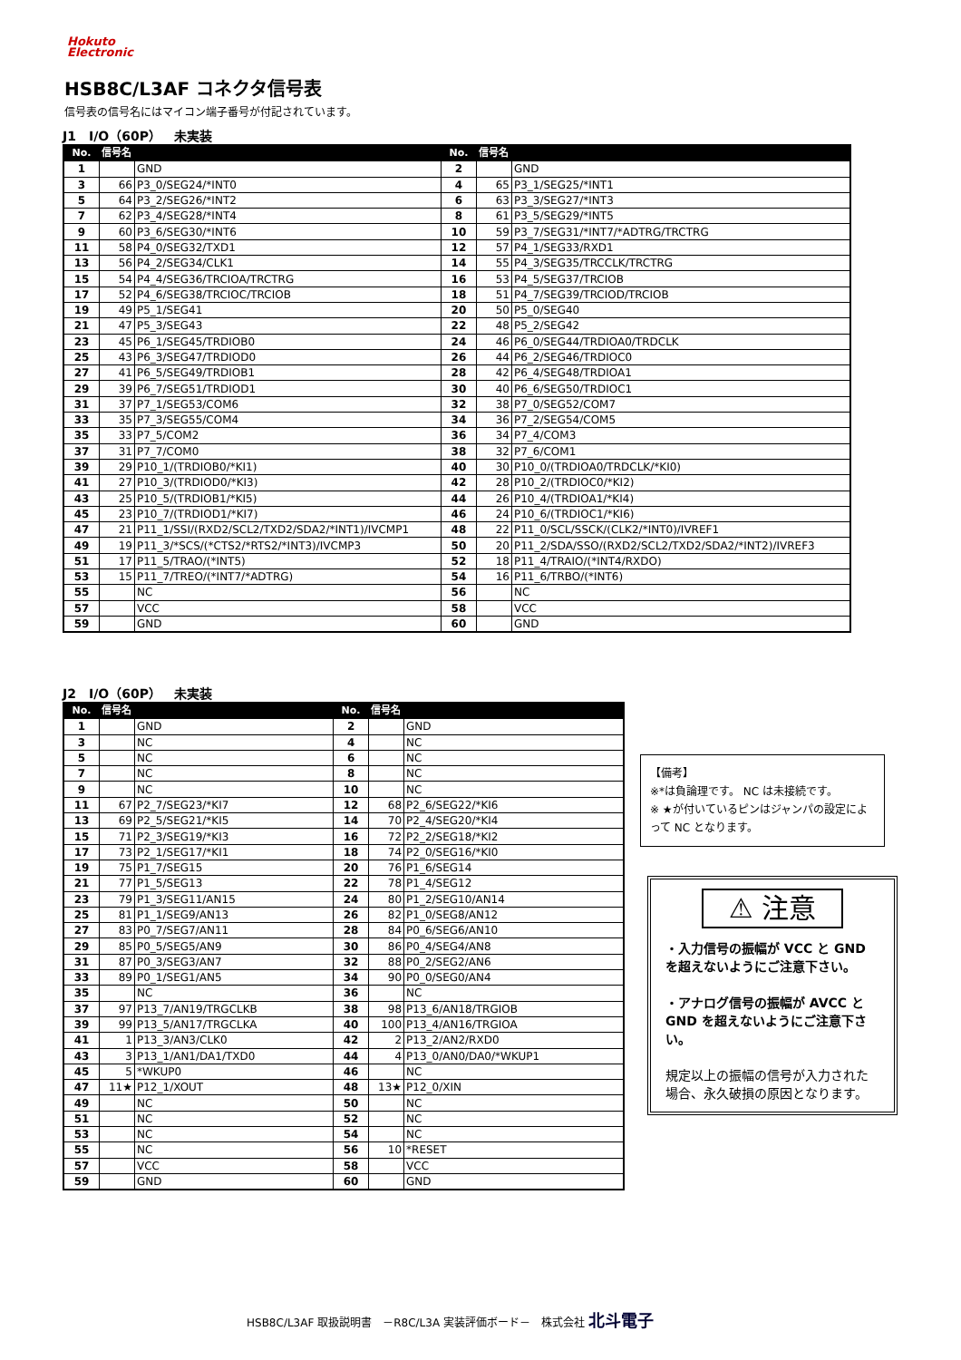Hokuto
Electronic
HSB8C/L3AF コネクタ信号表
信号表の信号名にはマイコン端子番号が付記されています。
J1　I/O（60P）　未実装
| No. | 信号名 | | No. | 信号名 | |
| --- | --- | --- | --- | --- | --- |
| 1 | | GND | 2 | | GND |
| 3 | 66 | P3_0/SEG24/*INT0 | 4 | 65 | P3_1/SEG25/*INT1 |
| 5 | 64 | P3_2/SEG26/*INT2 | 6 | 63 | P3_3/SEG27/*INT3 |
| 7 | 62 | P3_4/SEG28/*INT4 | 8 | 61 | P3_5/SEG29/*INT5 |
| 9 | 60 | P3_6/SEG30/*INT6 | 10 | 59 | P3_7/SEG31/*INT7/*ADTRG/TRCTRG |
| 11 | 58 | P4_0/SEG32/TXD1 | 12 | 57 | P4_1/SEG33/RXD1 |
| 13 | 56 | P4_2/SEG34/CLK1 | 14 | 55 | P4_3/SEG35/TRCCLK/TRCTRG |
| 15 | 54 | P4_4/SEG36/TRCIOA/TRCTRG | 16 | 53 | P4_5/SEG37/TRCIOB |
| 17 | 52 | P4_6/SEG38/TRCIOC/TRCIOB | 18 | 51 | P4_7/SEG39/TRCIOD/TRCIOB |
| 19 | 49 | P5_1/SEG41 | 20 | 50 | P5_0/SEG40 |
| 21 | 47 | P5_3/SEG43 | 22 | 48 | P5_2/SEG42 |
| 23 | 45 | P6_1/SEG45/TRDIOB0 | 24 | 46 | P6_0/SEG44/TRDIOA0/TRDCLK |
| 25 | 43 | P6_3/SEG47/TRDIOD0 | 26 | 44 | P6_2/SEG46/TRDIOC0 |
| 27 | 41 | P6_5/SEG49/TRDIOB1 | 28 | 42 | P6_4/SEG48/TRDIOA1 |
| 29 | 39 | P6_7/SEG51/TRDIOD1 | 30 | 40 | P6_6/SEG50/TRDIOC1 |
| 31 | 37 | P7_1/SEG53/COM6 | 32 | 38 | P7_0/SEG52/COM7 |
| 33 | 35 | P7_3/SEG55/COM4 | 34 | 36 | P7_2/SEG54/COM5 |
| 35 | 33 | P7_5/COM2 | 36 | 34 | P7_4/COM3 |
| 37 | 31 | P7_7/COM0 | 38 | 32 | P7_6/COM1 |
| 39 | 29 | P10_1/(TRDIOB0/*KI1) | 40 | 30 | P10_0/(TRDIOA0/TRDCLK/*KI0) |
| 41 | 27 | P10_3/(TRDIOD0/*KI3) | 42 | 28 | P10_2/(TRDIOC0/*KI2) |
| 43 | 25 | P10_5/(TRDIOB1/*KI5) | 44 | 26 | P10_4/(TRDIOA1/*KI4) |
| 45 | 23 | P10_7/(TRDIOD1/*KI7) | 46 | 24 | P10_6/(TRDIOC1/*KI6) |
| 47 | 21 | P11_1/SSI/(RXD2/SCL2/TXD2/SDA2/*INT1)/IVCMP1 | 48 | 22 | P11_0/SCL/SSCK/(CLK2/*INT0)/IVREF1 |
| 49 | 19 | P11_3/*SCS/(*CTS2/*RTS2/*INT3)/IVCMP3 | 50 | 20 | P11_2/SDA/SSO/(RXD2/SCL2/TXD2/SDA2/*INT2)/IVREF3 |
| 51 | 17 | P11_5/TRAO/(*INT5) | 52 | 18 | P11_4/TRAIO/(*INT4/RXDO) |
| 53 | 15 | P11_7/TREO/(*INT7/*ADTRG) | 54 | 16 | P11_6/TRBO/(*INT6) |
| 55 | | NC | 56 | | NC |
| 57 | | VCC | 58 | | VCC |
| 59 | | GND | 60 | | GND |
J2　I/O（60P）　未実装
| No. | 信号名 | | No. | 信号名 | |
| --- | --- | --- | --- | --- | --- |
| 1 | | GND | 2 | | GND |
| 3 | | NC | 4 | | NC |
| 5 | | NC | 6 | | NC |
| 7 | | NC | 8 | | NC |
| 9 | | NC | 10 | | NC |
| 11 | 67 | P2_7/SEG23/*KI7 | 12 | 68 | P2_6/SEG22/*KI6 |
| 13 | 69 | P2_5/SEG21/*KI5 | 14 | 70 | P2_4/SEG20/*KI4 |
| 15 | 71 | P2_3/SEG19/*KI3 | 16 | 72 | P2_2/SEG18/*KI2 |
| 17 | 73 | P2_1/SEG17/*KI1 | 18 | 74 | P2_0/SEG16/*KI0 |
| 19 | 75 | P1_7/SEG15 | 20 | 76 | P1_6/SEG14 |
| 21 | 77 | P1_5/SEG13 | 22 | 78 | P1_4/SEG12 |
| 23 | 79 | P1_3/SEG11/AN15 | 24 | 80 | P1_2/SEG10/AN14 |
| 25 | 81 | P1_1/SEG9/AN13 | 26 | 82 | P1_0/SEG8/AN12 |
| 27 | 83 | P0_7/SEG7/AN11 | 28 | 84 | P0_6/SEG6/AN10 |
| 29 | 85 | P0_5/SEG5/AN9 | 30 | 86 | P0_4/SEG4/AN8 |
| 31 | 87 | P0_3/SEG3/AN7 | 32 | 88 | P0_2/SEG2/AN6 |
| 33 | 89 | P0_1/SEG1/AN5 | 34 | 90 | P0_0/SEG0/AN4 |
| 35 | | NC | 36 | | NC |
| 37 | 97 | P13_7/AN19/TRGCLKB | 38 | 98 | P13_6/AN18/TRGIOB |
| 39 | 99 | P13_5/AN17/TRGCLKA | 40 | 100 | P13_4/AN16/TRGIOA |
| 41 | 1 | P13_3/AN3/CLK0 | 42 | 2 | P13_2/AN2/RXD0 |
| 43 | 3 | P13_1/AN1/DA1/TXD0 | 44 | 4 | P13_0/AN0/DA0/*WKUP1 |
| 45 | 5 | *WKUP0 | 46 | | NC |
| 47 | 11★ | P12_1/XOUT | 48 | 13★ | P12_0/XIN |
| 49 | | NC | 50 | | NC |
| 51 | | NC | 52 | | NC |
| 53 | | NC | 54 | | NC |
| 55 | | NC | 56 | 10 | *RESET |
| 57 | | VCC | 58 | | VCC |
| 59 | | GND | 60 | | GND |
【備考】
※*は負論理です。 NC は未接続です。
※ ★が付いているピンはジャンパの設定によって NC となります。
⚠ 注意
・入力信号の振幅が VCC と GND を超えないようにご注意下さい。
・アナログ信号の振幅が AVCC と GND を超えないようにご注意下さい。
規定以上の振幅の信号が入力された場合、永久破損の原因となります。
HSB8C/L3AF 取扱説明書　－R8C/L3A 実装評価ボード－　株式会社 北斗電子